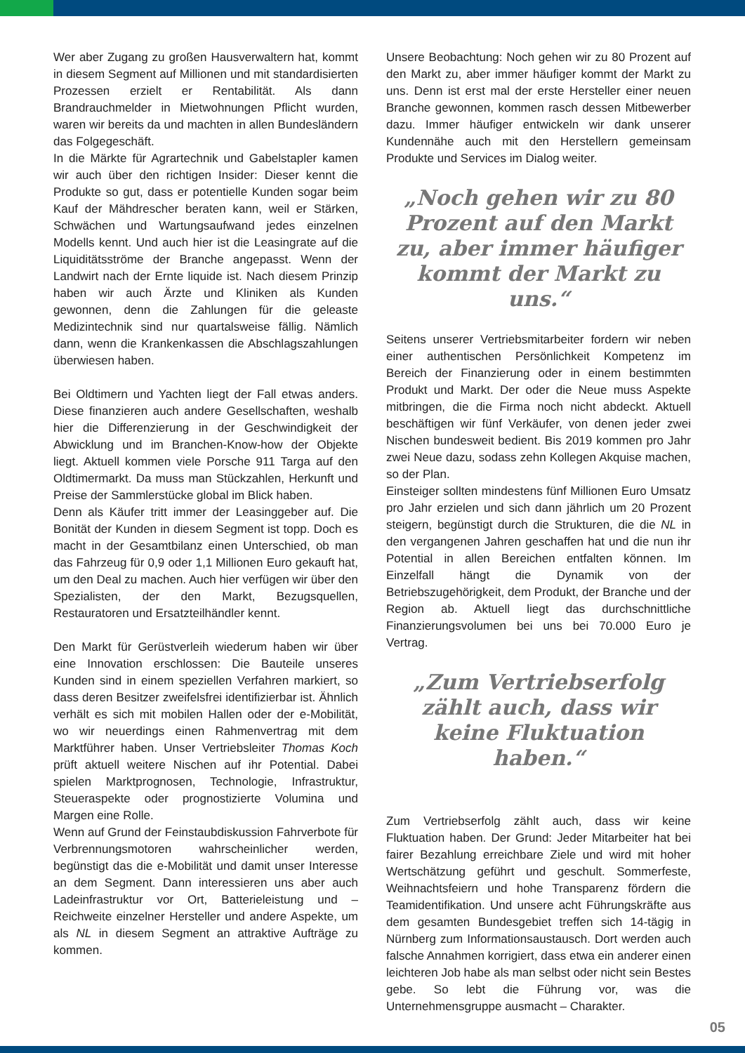Wer aber Zugang zu großen Hausverwaltern hat, kommt in diesem Segment auf Millionen und mit standardisierten Prozessen erzielt er Rentabilität. Als dann Brandrauchmelder in Mietwohnungen Pflicht wurden, waren wir bereits da und machten in allen Bundesländern das Folgegeschäft.
In die Märkte für Agrartechnik und Gabelstapler kamen wir auch über den richtigen Insider: Dieser kennt die Produkte so gut, dass er potentielle Kunden sogar beim Kauf der Mähdrescher beraten kann, weil er Stärken, Schwächen und Wartungsaufwand jedes einzelnen Modells kennt. Und auch hier ist die Leasingrate auf die Liquiditätsströme der Branche angepasst. Wenn der Landwirt nach der Ernte liquide ist. Nach diesem Prinzip haben wir auch Ärzte und Kliniken als Kunden gewonnen, denn die Zahlungen für die geleaste Medizintechnik sind nur quartalsweise fällig. Nämlich dann, wenn die Krankenkassen die Abschlagszahlungen überwiesen haben.
Bei Oldtimern und Yachten liegt der Fall etwas anders. Diese finanzieren auch andere Gesellschaften, weshalb hier die Differenzierung in der Geschwindigkeit der Abwicklung und im Branchen-Know-how der Objekte liegt. Aktuell kommen viele Porsche 911 Targa auf den Oldtimermarkt. Da muss man Stückzahlen, Herkunft und Preise der Sammlerstücke global im Blick haben.
Denn als Käufer tritt immer der Leasinggeber auf. Die Bonität der Kunden in diesem Segment ist topp. Doch es macht in der Gesamtbilanz einen Unterschied, ob man das Fahrzeug für 0,9 oder 1,1 Millionen Euro gekauft hat, um den Deal zu machen. Auch hier verfügen wir über den Spezialisten, der den Markt, Bezugsquellen, Restauratoren und Ersatzteilhändler kennt.
Den Markt für Gerüstverleih wiederum haben wir über eine Innovation erschlossen: Die Bauteile unseres Kunden sind in einem speziellen Verfahren markiert, so dass deren Besitzer zweifelsfrei identifizierbar ist. Ähnlich verhält es sich mit mobilen Hallen oder der e-Mobilität, wo wir neuerdings einen Rahmenvertrag mit dem Marktführer haben. Unser Vertriebsleiter Thomas Koch prüft aktuell weitere Nischen auf ihr Potential. Dabei spielen Marktprognosen, Technologie, Infrastruktur, Steueraspekte oder prognostizierte Volumina und Margen eine Rolle.
Wenn auf Grund der Feinstaubdiskussion Fahrverbote für Verbrennungsmotoren wahrscheinlicher werden, begünstigt das die e-Mobilität und damit unser Interesse an dem Segment. Dann interessieren uns aber auch Ladeinfrastruktur vor Ort, Batterieleistung und –Reichweite einzelner Hersteller und andere Aspekte, um als NL in diesem Segment an attraktive Aufträge zu kommen.
Unsere Beobachtung: Noch gehen wir zu 80 Prozent auf den Markt zu, aber immer häufiger kommt der Markt zu uns. Denn ist erst mal der erste Hersteller einer neuen Branche gewonnen, kommen rasch dessen Mitbewerber dazu. Immer häufiger entwickeln wir dank unserer Kundennähe auch mit den Herstellern gemeinsam Produkte und Services im Dialog weiter.
„Noch gehen wir zu 80 Prozent auf den Markt zu, aber immer häufiger kommt der Markt zu uns.“
Seitens unserer Vertriebsmitarbeiter fordern wir neben einer authentischen Persönlichkeit Kompetenz im Bereich der Finanzierung oder in einem bestimmten Produkt und Markt. Der oder die Neue muss Aspekte mitbringen, die die Firma noch nicht abdeckt. Aktuell beschäftigen wir fünf Verkäufer, von denen jeder zwei Nischen bundesweit bedient. Bis 2019 kommen pro Jahr zwei Neue dazu, sodass zehn Kollegen Akquise machen, so der Plan.
Einsteiger sollten mindestens fünf Millionen Euro Umsatz pro Jahr erzielen und sich dann jährlich um 20 Prozent steigern, begünstigt durch die Strukturen, die die NL in den vergangenen Jahren geschaffen hat und die nun ihr Potential in allen Bereichen entfalten können. Im Einzelfall hängt die Dynamik von der Betriebszugehörigkeit, dem Produkt, der Branche und der Region ab. Aktuell liegt das durchschnittliche Finanzierungsvolumen bei uns bei 70.000 Euro je Vertrag.
„Zum Vertriebserfolg zählt auch, dass wir keine Fluktuation haben.“
Zum Vertriebserfolg zählt auch, dass wir keine Fluktuation haben. Der Grund: Jeder Mitarbeiter hat bei fairer Bezahlung erreichbare Ziele und wird mit hoher Wertschätzung geführt und geschult. Sommerfeste, Weihnachtsfeiern und hohe Transparenz fördern die Teamidentifikation. Und unsere acht Führungskräfte aus dem gesamten Bundesgebiet treffen sich 14-tägig in Nürnberg zum Informationsaustausch. Dort werden auch falsche Annahmen korrigiert, dass etwa ein anderer einen leichteren Job habe als man selbst oder nicht sein Bestes gebe. So lebt die Führung vor, was die Unternehmensgruppe ausmacht – Charakter.
05